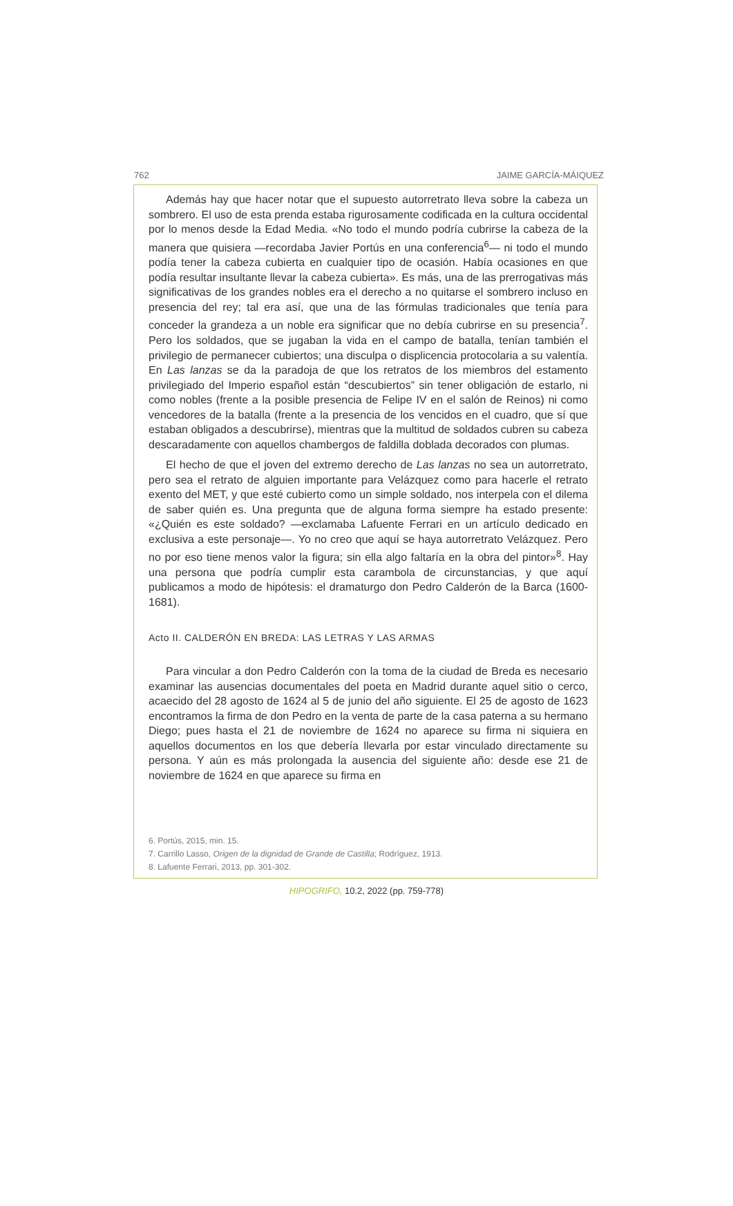762 JAIME GARCÍA-MÁIQUEZ
Además hay que hacer notar que el supuesto autorretrato lleva sobre la cabeza un sombrero. El uso de esta prenda estaba rigurosamente codificada en la cultura occidental por lo menos desde la Edad Media. «No todo el mundo podría cubrirse la cabeza de la manera que quisiera —recordaba Javier Portús en una conferencia<sup>6</sup>— ni todo el mundo podía tener la cabeza cubierta en cualquier tipo de ocasión. Había ocasiones en que podía resultar insultante llevar la cabeza cubierta». Es más, una de las prerrogativas más significativas de los grandes nobles era el derecho a no quitarse el sombrero incluso en presencia del rey; tal era así, que una de las fórmulas tradicionales que tenía para conceder la grandeza a un noble era significar que no debía cubrirse en su presencia<sup>7</sup>. Pero los soldados, que se jugaban la vida en el campo de batalla, tenían también el privilegio de permanecer cubiertos; una disculpa o displicencia protocolaria a su valentía. En Las lanzas se da la paradoja de que los retratos de los miembros del estamento privilegiado del Imperio español están “descubiertos” sin tener obligación de estarlo, ni como nobles (frente a la posible presencia de Felipe IV en el salón de Reinos) ni como vencedores de la batalla (frente a la presencia de los vencidos en el cuadro, que sí que estaban obligados a descubrirse), mientras que la multitud de soldados cubren su cabeza descaradamente con aquellos chambergos de faldilla doblada decorados con plumas.
El hecho de que el joven del extremo derecho de Las lanzas no sea un autorretrato, pero sea el retrato de alguien importante para Velázquez como para hacerle el retrato exento del MET, y que esté cubierto como un simple soldado, nos interpela con el dilema de saber quién es. Una pregunta que de alguna forma siempre ha estado presente: «¿Quién es este soldado? —exclamaba Lafuente Ferrari en un artículo dedicado en exclusiva a este personaje—. Yo no creo que aquí se haya autorretrato Velázquez. Pero no por eso tiene menos valor la figura; sin ella algo faltaría en la obra del pintor»<sup>8</sup>. Hay una persona que podría cumplir esta carambola de circunstancias, y que aquí publicamos a modo de hipótesis: el dramaturgo don Pedro Calderón de la Barca (1600-1681).
Acto II. CALDERÓN EN BREDA: LAS LETRAS Y LAS ARMAS
Para vincular a don Pedro Calderón con la toma de la ciudad de Breda es necesario examinar las ausencias documentales del poeta en Madrid durante aquel sitio o cerco, acaecido del 28 agosto de 1624 al 5 de junio del año siguiente. El 25 de agosto de 1623 encontramos la firma de don Pedro en la venta de parte de la casa paterna a su hermano Diego; pues hasta el 21 de noviembre de 1624 no aparece su firma ni siquiera en aquellos documentos en los que debería llevarla por estar vinculado directamente su persona. Y aún es más prolongada la ausencia del siguiente año: desde ese 21 de noviembre de 1624 en que aparece su firma en
6. Portús, 2015, min. 15.
7. Carrillo Lasso, Origen de la dignidad de Grande de Castilla; Rodríguez, 1913.
8. Lafuente Ferrari, 2013, pp. 301-302.
HIPOGRIFO, 10.2, 2022 (pp. 759-778)